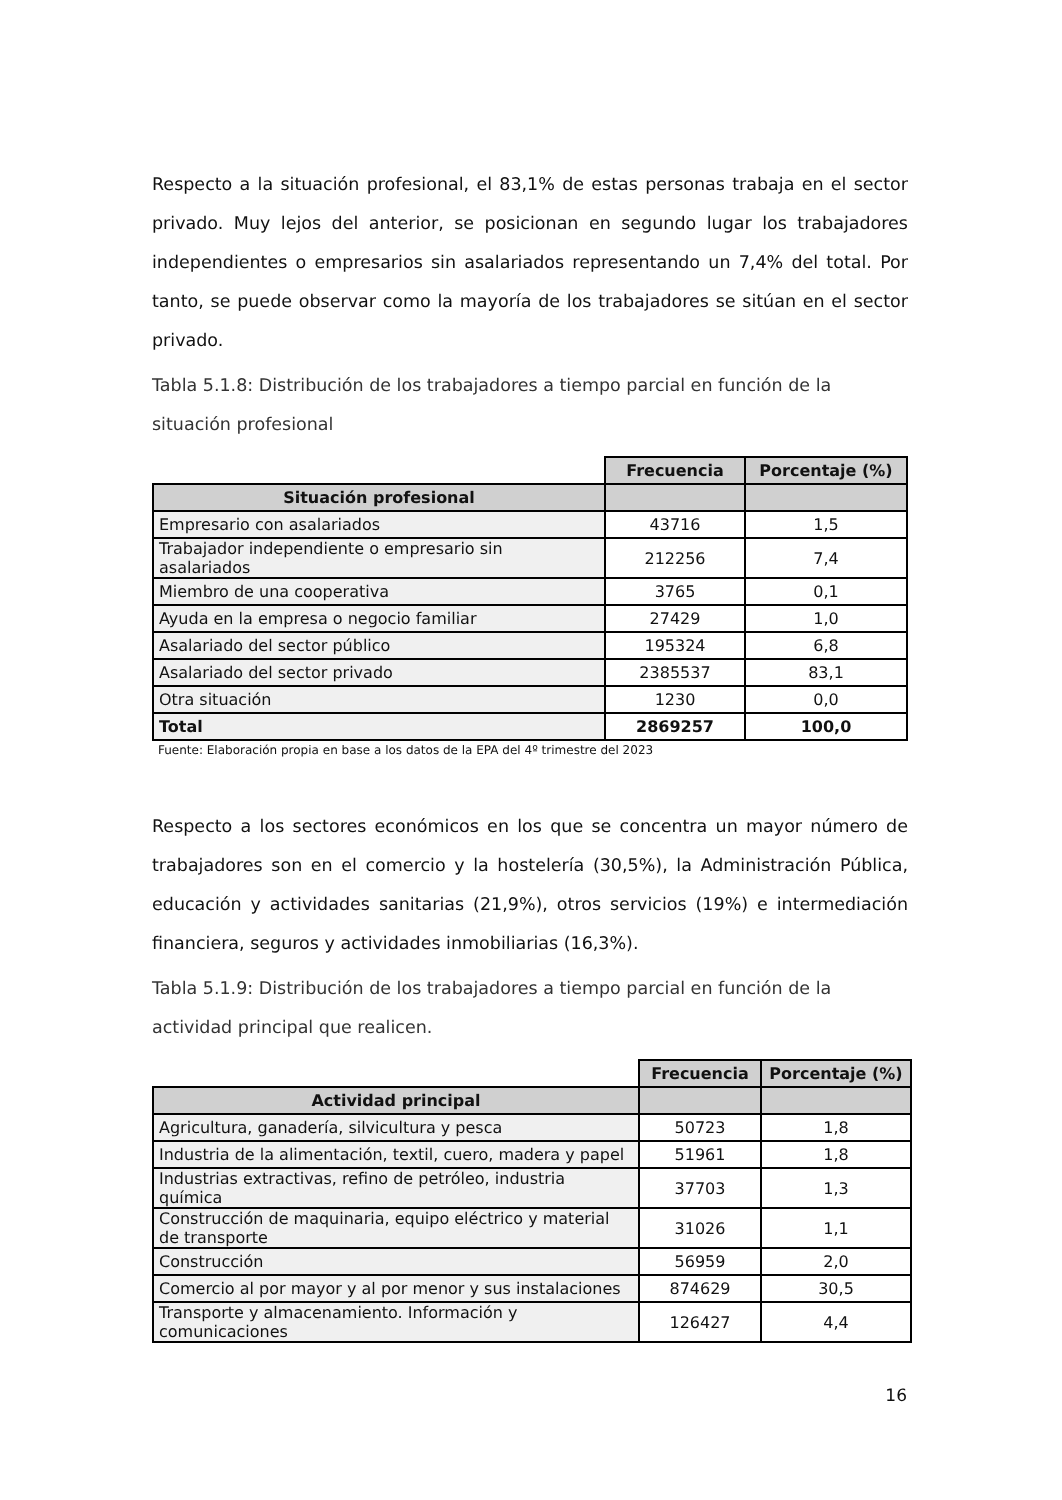Respecto a la situación profesional, el 83,1% de estas personas trabaja en el sector privado. Muy lejos del anterior, se posicionan en segundo lugar los trabajadores independientes o empresarios sin asalariados representando un 7,4% del total. Por tanto, se puede observar como la mayoría de los trabajadores se sitúan en el sector privado.
Tabla 5.1.8: Distribución de los trabajadores a tiempo parcial en función de la situación profesional
| | Frecuencia | Porcentaje (%) |
| Situación profesional | | |
| Empresario con asalariados | 43716 | 1,5 |
| Trabajador independiente o empresario sin asalariados | 212256 | 7,4 |
| Miembro de una cooperativa | 3765 | 0,1 |
| Ayuda en la empresa o negocio familiar | 27429 | 1,0 |
| Asalariado del sector público | 195324 | 6,8 |
| Asalariado del sector privado | 2385537 | 83,1 |
| Otra situación | 1230 | 0,0 |
| Total | 2869257 | 100,0 |
Fuente: Elaboración propia en base a los datos de la EPA del 4º trimestre del 2023
Respecto a los sectores económicos en los que se concentra un mayor número de trabajadores son en el comercio y la hostelería (30,5%), la Administración Pública, educación y actividades sanitarias (21,9%), otros servicios (19%) e intermediación financiera, seguros y actividades inmobiliarias (16,3%).
Tabla 5.1.9: Distribución de los trabajadores a tiempo parcial en función de la actividad principal que realicen.
| | Frecuencia | Porcentaje (%) |
| Actividad principal | | |
| Agricultura, ganadería, silvicultura y pesca | 50723 | 1,8 |
| Industria de la alimentación, textil, cuero, madera y papel | 51961 | 1,8 |
| Industrias extractivas, refino de petróleo, industria química | 37703 | 1,3 |
| Construcción de maquinaria, equipo eléctrico y material de transporte | 31026 | 1,1 |
| Construcción | 56959 | 2,0 |
| Comercio al por mayor y al por menor y sus instalaciones | 874629 | 30,5 |
| Transporte y almacenamiento. Información y comunicaciones | 126427 | 4,4 |
16